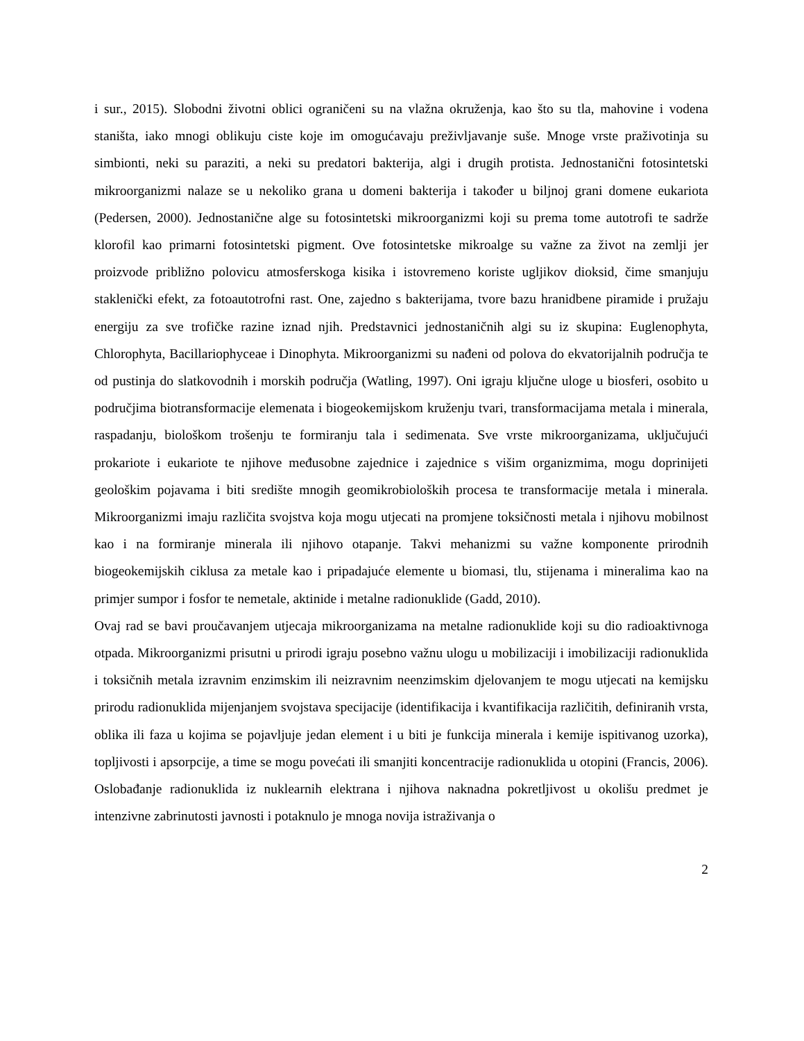i sur., 2015). Slobodni životni oblici ograničeni su na vlažna okruženja, kao što su tla, mahovine i vodena staništa, iako mnogi oblikuju ciste koje im omogućavaju preživljavanje suše. Mnoge vrste praživotinja su simbionti, neki su paraziti, a neki su predatori bakterija, algi i drugih protista. Jednostanični fotosintetski mikroorganizmi nalaze se u nekoliko grana u domeni bakterija i također u biljnoj grani domene eukariota (Pedersen, 2000). Jednostanične alge su fotosintetski mikroorganizmi koji su prema tome autotrofi te sadrže klorofil kao primarni fotosintetski pigment. Ove fotosintetske mikroalge su važne za život na zemlji jer proizvode približno polovicu atmosferskoga kisika i istovremeno koriste ugljikov dioksid, čime smanjuju staklenički efekt, za fotoautotrofni rast. One, zajedno s bakterijama, tvore bazu hranidbene piramide i pružaju energiju za sve trofičke razine iznad njih. Predstavnici jednostaničnih algi su iz skupina: Euglenophyta, Chlorophyta, Bacillariophyceae i Dinophyta. Mikroorganizmi su nađeni od polova do ekvatorijalnih područja te od pustinja do slatkovodnih i morskih područja (Watling, 1997). Oni igraju ključne uloge u biosferi, osobito u područjima biotransformacije elemenata i biogeokemijskom kruženju tvari, transformacijama metala i minerala, raspadanju, biološkom trošenju te formiranju tala i sedimenata. Sve vrste mikroorganizama, uključujući prokariote i eukariote te njihove međusobne zajednice i zajednice s višim organizmima, mogu doprinijeti geološkim pojavama i biti središte mnogih geomikrobioloških procesa te transformacije metala i minerala. Mikroorganizmi imaju različita svojstva koja mogu utjecati na promjene toksičnosti metala i njihovu mobilnost kao i na formiranje minerala ili njihovo otapanje. Takvi mehanizmi su važne komponente prirodnih biogeokemijskih ciklusa za metale kao i pripadajuće elemente u biomasi, tlu, stijenama i mineralima kao na primjer sumpor i fosfor te nemetale, aktinide i metalne radionuklide (Gadd, 2010).
Ovaj rad se bavi proučavanjem utjecaja mikroorganizama na metalne radionuklide koji su dio radioaktivnoga otpada. Mikroorganizmi prisutni u prirodi igraju posebno važnu ulogu u mobilizaciji i imobilizaciji radionuklida i toksičnih metala izravnim enzimskim ili neizravnim neenzimskim djelovanjem te mogu utjecati na kemijsku prirodu radionuklida mijenjanjem svojstava specijacije (identifikacija i kvantifikacija različitih, definiranih vrsta, oblika ili faza u kojima se pojavljuje jedan element i u biti je funkcija minerala i kemije ispitivanog uzorka), topljivosti i apsorpcije, a time se mogu povećati ili smanjiti koncentracije radionuklida u otopini (Francis, 2006). Oslobađanje radionuklida iz nuklearnih elektrana i njihova naknadna pokretljivost u okolišu predmet je intenzivne zabrinutosti javnosti i potaknulo je mnoga novija istraživanja o
2